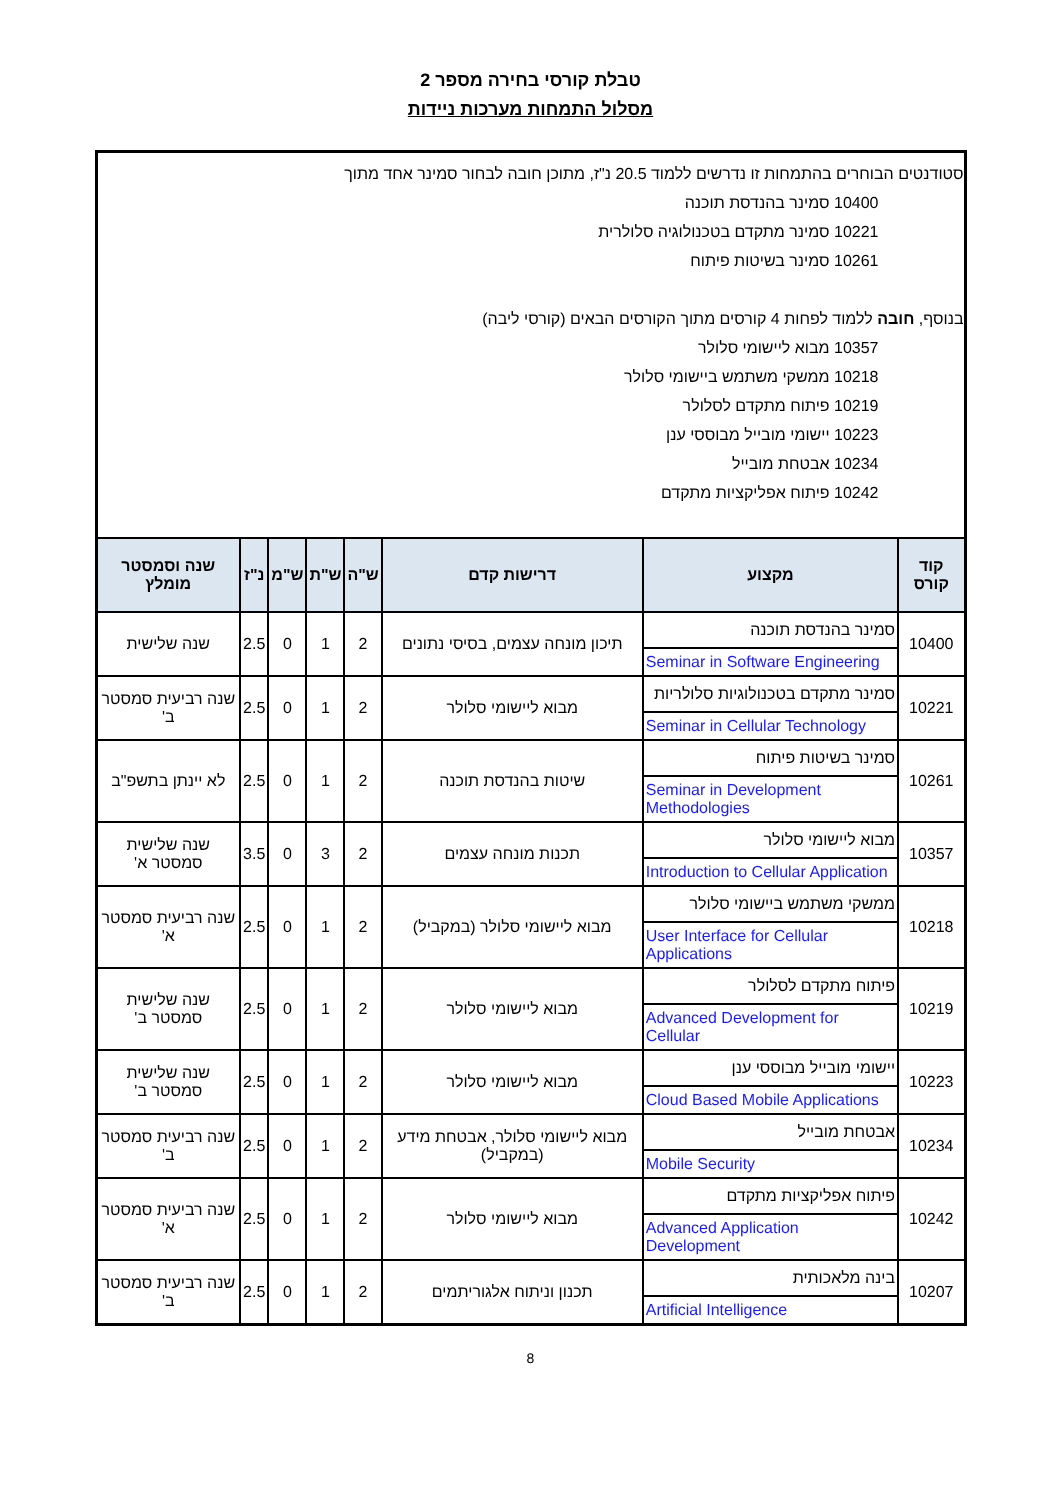טבלת קורסי בחירה מספר 2
מסלול התמחות מערכות ניידות
| סטודנטים הבוחרים בהתמחות זו נדרשים ללמוד 20.5 נ"ז, מתוכן חובה לבחור סמינר אחד מתוך 10400 סמינר בהנדסת תוכנה 10221 סמינר מתקדם בטכנולוגיה סלולרית 10261 סמינר בשיטות פיתוח בנוסף, חובה ללמוד לפחות 4 קורסים מתוך הקורסים הבאים (קורסי ליבה) 10357 מבוא ליישומי סלולר 10218 ממשקי משתמש ביישומי סלולר 10219 פיתוח מתקדם לסלולר 10223 יישומי מובייל מבוססי ענן 10234 אבטחת מובייל 10242 פיתוח אפליקציות מתקדם | | | | | | | |
| קוד קורס | מקצוע | דרישות קדם | ש"ה | ש"ת | ש"מ | נ"ז | שנה וסמסטר מומלץ |
| 10400 | סמינר בהנדסת תוכנה Seminar in Software Engineering | תיכון מונחה עצמים, בסיסי נתונים | 2 | 1 | 0 | 2.5 | שנה שלישית |
| 10221 | סמינר מתקדם בטכנולוגיות סלולריות Seminar in Cellular Technology | מבוא ליישומי סלולר | 2 | 1 | 0 | 2.5 | שנה רביעית סמסטר ב' |
| 10261 | סמינר בשיטות פיתוח Seminar in Development Methodologies | שיטות בהנדסת תוכנה | 2 | 1 | 0 | 2.5 | לא יינתן בתשפ"ב |
| 10357 | מבוא ליישומי סלולר Introduction to Cellular Application | תכנות מונחה עצמים | 2 | 3 | 0 | 3.5 | שנה שלישית סמסטר א' |
| 10218 | ממשקי משתמש ביישומי סלולר User Interface for Cellular Applications | מבוא ליישומי סלולר (במקביל) | 2 | 1 | 0 | 2.5 | שנה רביעית סמסטר א' |
| 10219 | פיתוח מתקדם לסלולר Advanced Development for Cellular | מבוא ליישומי סלולר | 2 | 1 | 0 | 2.5 | שנה שלישית סמסטר ב' |
| 10223 | יישומי מובייל מבוססי ענן Cloud Based Mobile Applications | מבוא ליישומי סלולר | 2 | 1 | 0 | 2.5 | שנה שלישית סמסטר ב' |
| 10234 | אבטחת מובייל Mobile Security | מבוא ליישומי סלולר, אבטחת מידע (במקביל) | 2 | 1 | 0 | 2.5 | שנה רביעית סמסטר ב' |
| 10242 | פיתוח אפליקציות מתקדם Advanced Application Development | מבוא ליישומי סלולר | 2 | 1 | 0 | 2.5 | שנה רביעית סמסטר א' |
| 10207 | בינה מלאכותית Artificial Intelligence | תכנון וניתוח אלגוריתמים | 2 | 1 | 0 | 2.5 | שנה רביעית סמסטר ב' |
8